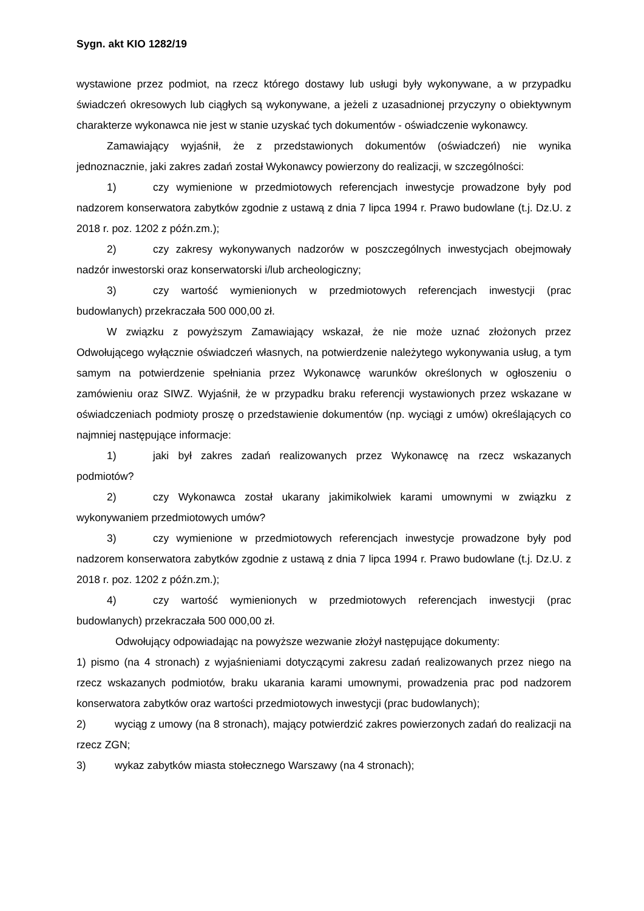Sygn. akt KIO 1282/19
wystawione przez podmiot, na rzecz którego dostawy lub usługi były wykonywane, a w przypadku świadczeń okresowych lub ciągłych są wykonywane, a jeżeli z uzasadnionej przyczyny o obiektywnym charakterze wykonawca nie jest w stanie uzyskać tych dokumentów - oświadczenie wykonawcy.
Zamawiający wyjaśnił, że z przedstawionych dokumentów (oświadczeń) nie wynika jednoznacznie, jaki zakres zadań został Wykonawcy powierzony do realizacji, w szczególności:
1) czy wymienione w przedmiotowych referencjach inwestycje prowadzone były pod nadzorem konserwatora zabytków zgodnie z ustawą z dnia 7 lipca 1994 r. Prawo budowlane (t.j. Dz.U. z 2018 r. poz. 1202 z późn.zm.);
2) czy zakresy wykonywanych nadzorów w poszczególnych inwestycjach obejmowały nadzór inwestorski oraz konserwatorski i/lub archeologiczny;
3) czy wartość wymienionych w przedmiotowych referencjach inwestycji (prac budowlanych) przekraczała 500 000,00 zł.
W związku z powyższym Zamawiający wskazał, że nie może uznać złożonych przez Odwołującego wyłącznie oświadczeń własnych, na potwierdzenie należytego wykonywania usług, a tym samym na potwierdzenie spełniania przez Wykonawcę warunków określonych w ogłoszeniu o zamówieniu oraz SIWZ. Wyjaśnił, że w przypadku braku referencji wystawionych przez wskazane w oświadczeniach podmioty proszę o przedstawienie dokumentów (np. wyciągi z umów) określających co najmniej następujące informacje:
1) jaki był zakres zadań realizowanych przez Wykonawcę na rzecz wskazanych podmiotów?
2) czy Wykonawca został ukarany jakimikolwiek karami umownymi w związku z wykonywaniem przedmiotowych umów?
3) czy wymienione w przedmiotowych referencjach inwestycje prowadzone były pod nadzorem konserwatora zabytków zgodnie z ustawą z dnia 7 lipca 1994 r. Prawo budowlane (t.j. Dz.U. z 2018 r. poz. 1202 z późn.zm.);
4) czy wartość wymienionych w przedmiotowych referencjach inwestycji (prac budowlanych) przekraczała 500 000,00 zł.
Odwołujący odpowiadając na powyższe wezwanie złożył następujące dokumenty:
1) pismo (na 4 stronach) z wyjaśnieniami dotyczącymi zakresu zadań realizowanych przez niego na rzecz wskazanych podmiotów, braku ukarania karami umownymi, prowadzenia prac pod nadzorem konserwatora zabytków oraz wartości przedmiotowych inwestycji (prac budowlanych);
2) wyciąg z umowy (na 8 stronach), mający potwierdzić zakres powierzonych zadań do realizacji na rzecz ZGN;
3) wykaz zabytków miasta stołecznego Warszawy (na 4 stronach);